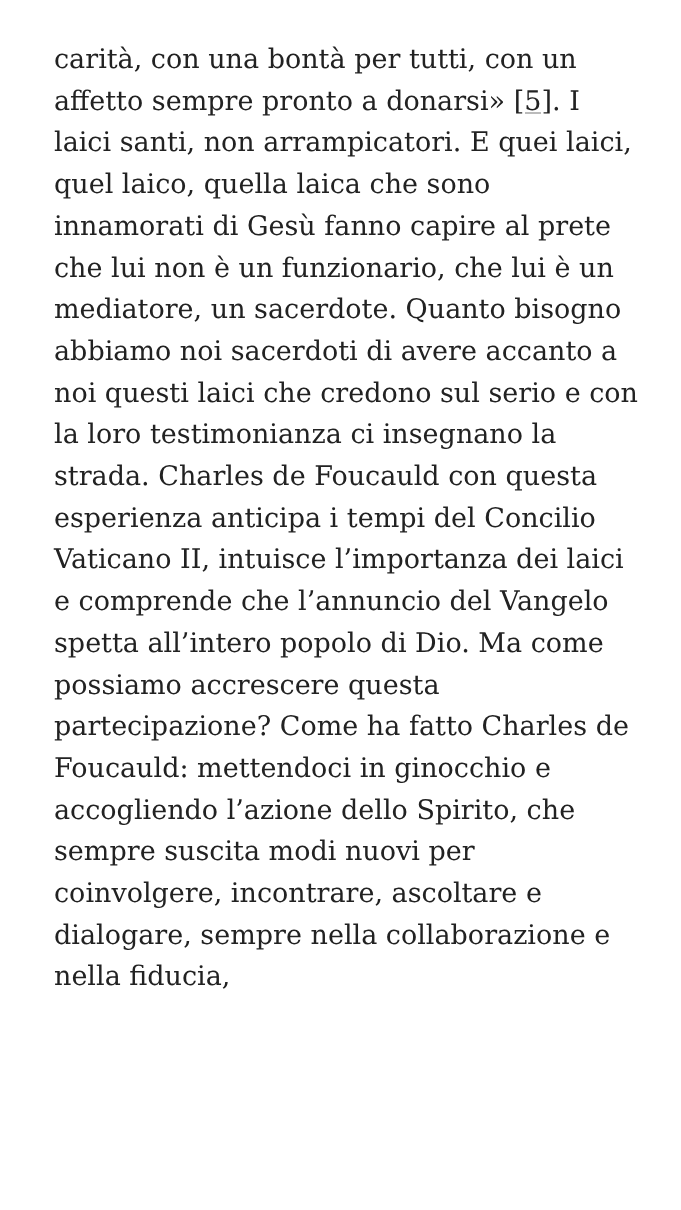carità, con una bontà per tutti, con un affetto sempre pronto a donarsi» [5]. I laici santi, non arrampicatori. E quei laici, quel laico, quella laica che sono innamorati di Gesù fanno capire al prete che lui non è un funzionario, che lui è un mediatore, un sacerdote. Quanto bisogno abbiamo noi sacerdoti di avere accanto a noi questi laici che credono sul serio e con la loro testimonianza ci insegnano la strada. Charles de Foucauld con questa esperienza anticipa i tempi del Concilio Vaticano II, intuisce l’importanza dei laici e comprende che l’annuncio del Vangelo spetta all’intero popolo di Dio. Ma come possiamo accrescere questa partecipazione? Come ha fatto Charles de Foucauld: mettendoci in ginocchio e accogliendo l’azione dello Spirito, che sempre suscita modi nuovi per coinvolgere, incontrare, ascoltare e dialogare, sempre nella collaborazione e nella fiducia,